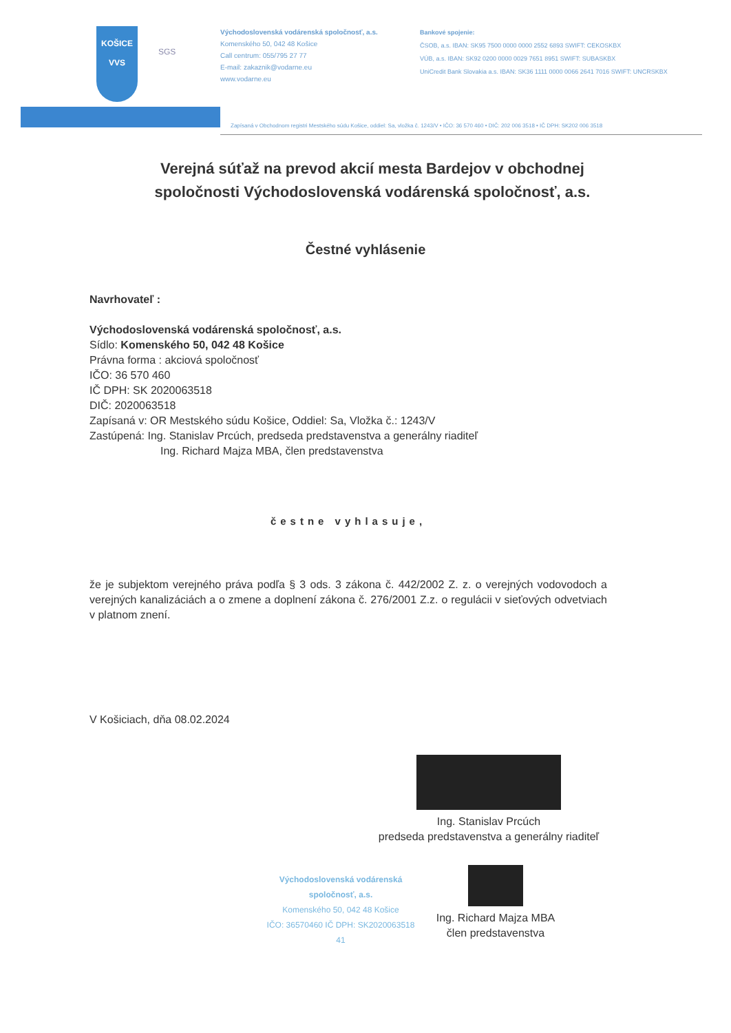KOŠICE
VVS
SGS
Východoslovenská vodárenská spoločnosť, a.s.
Komenského 50, 042 48 Košice
Call centrum: 055/795 27 77
E-mail: zakaznik@vodarne.eu
www.vodarne.eu
Bankové spojenie:
ČSOB, a.s. IBAN: SK95 7500 0000 0000 2552 6893 SWIFT: CEKOSKBX
VÚB, a.s. IBAN: SK92 0200 0000 0029 7651 8951 SWIFT: SUBASKBX
UniCredit Bank Slovakia a.s. IBAN: SK36 1111 0000 0066 2641 7016 SWIFT: UNCRSKBX
Zapísaná v Obchodnom registri Mestského súdu Košice, oddiel: Sa, vložka č. 1243/V • IČO: 36 570 460 • DIČ: 202 006 3518 • IČ DPH: SK202 006 3518
Verejná súťaž na prevod akcií mesta Bardejov v obchodnej spoločnosti Východoslovenská vodárenská spoločnosť, a.s.
Čestné vyhlásenie
Navrhovateľ :
Východoslovenská vodárenská spoločnosť, a.s.
Sídlo: Komenského 50, 042 48 Košice
Právna forma : akciová spoločnosť
IČO: 36 570 460
IČ DPH: SK 2020063518
DIČ: 2020063518
Zapísaná v: OR Mestského súdu Košice, Oddiel: Sa, Vložka č.: 1243/V
Zastúpená: Ing. Stanislav Prcúch, predseda predstavenstva a generálny riaditeľ
Ing. Richard Majza MBA, člen predstavenstva
čestne vyhlasuje,
že je subjektom verejného práva podľa § 3 ods. 3 zákona č. 442/2002 Z. z. o verejných vodovodoch a verejných kanalizáciách a o zmene a doplnení zákona č. 276/2001 Z.z. o regulácii v sieťových odvetviach v platnom znení.
V Košiciach, dňa 08.02.2024
Ing. Stanislav Prcúch
predseda predstavenstva a generálny riaditeľ
Východoslovenská vodárenská spoločnosť, a.s.
Komenského 50, 042 48 Košice
IČO: 36570460 IČ DPH: SK2020063518
41
Ing. Richard Majza MBA
člen predstavenstva